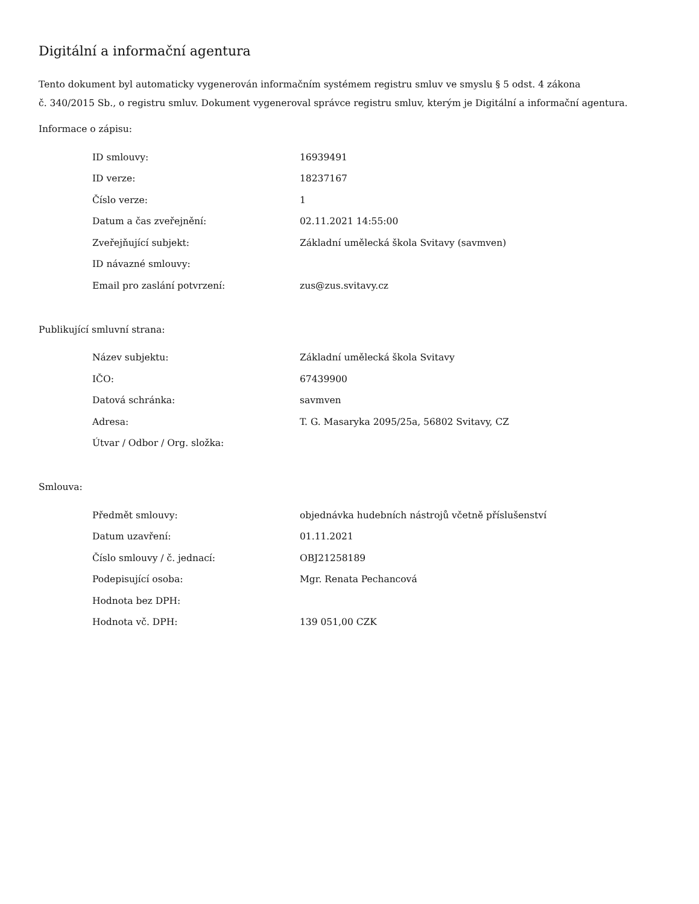Digitální a informační agentura
Tento dokument byl automaticky vygenerován informačním systémem registru smluv ve smyslu § 5 odst. 4 zákona
č. 340/2015 Sb., o registru smluv. Dokument vygeneroval správce registru smluv, kterým je Digitální a informační agentura.
Informace o zápisu:
| ID smlouvy: | 16939491 |
| ID verze: | 18237167 |
| Číslo verze: | 1 |
| Datum a čas zveřejnění: | 02.11.2021 14:55:00 |
| Zveřejňující subjekt: | Základní umělecká škola Svitavy (savmven) |
| ID návazné smlouvy: | |
| Email pro zaslání potvrzení: | zus@zus.svitavy.cz |
Publikující smluvní strana:
| Název subjektu: | Základní umělecká škola Svitavy |
| IČO: | 67439900 |
| Datová schránka: | savmven |
| Adresa: | T. G. Masaryka 2095/25a, 56802 Svitavy, CZ |
| Útvar / Odbor / Org. složka: | |
Smlouva:
| Předmět smlouvy: | objednávka hudebních nástrojů včetně příslušenství |
| Datum uzavření: | 01.11.2021 |
| Číslo smlouvy / č. jednací: | OBJ21258189 |
| Podepisující osoba: | Mgr. Renata Pechancová |
| Hodnota bez DPH: | |
| Hodnota vč. DPH: | 139 051,00 CZK |